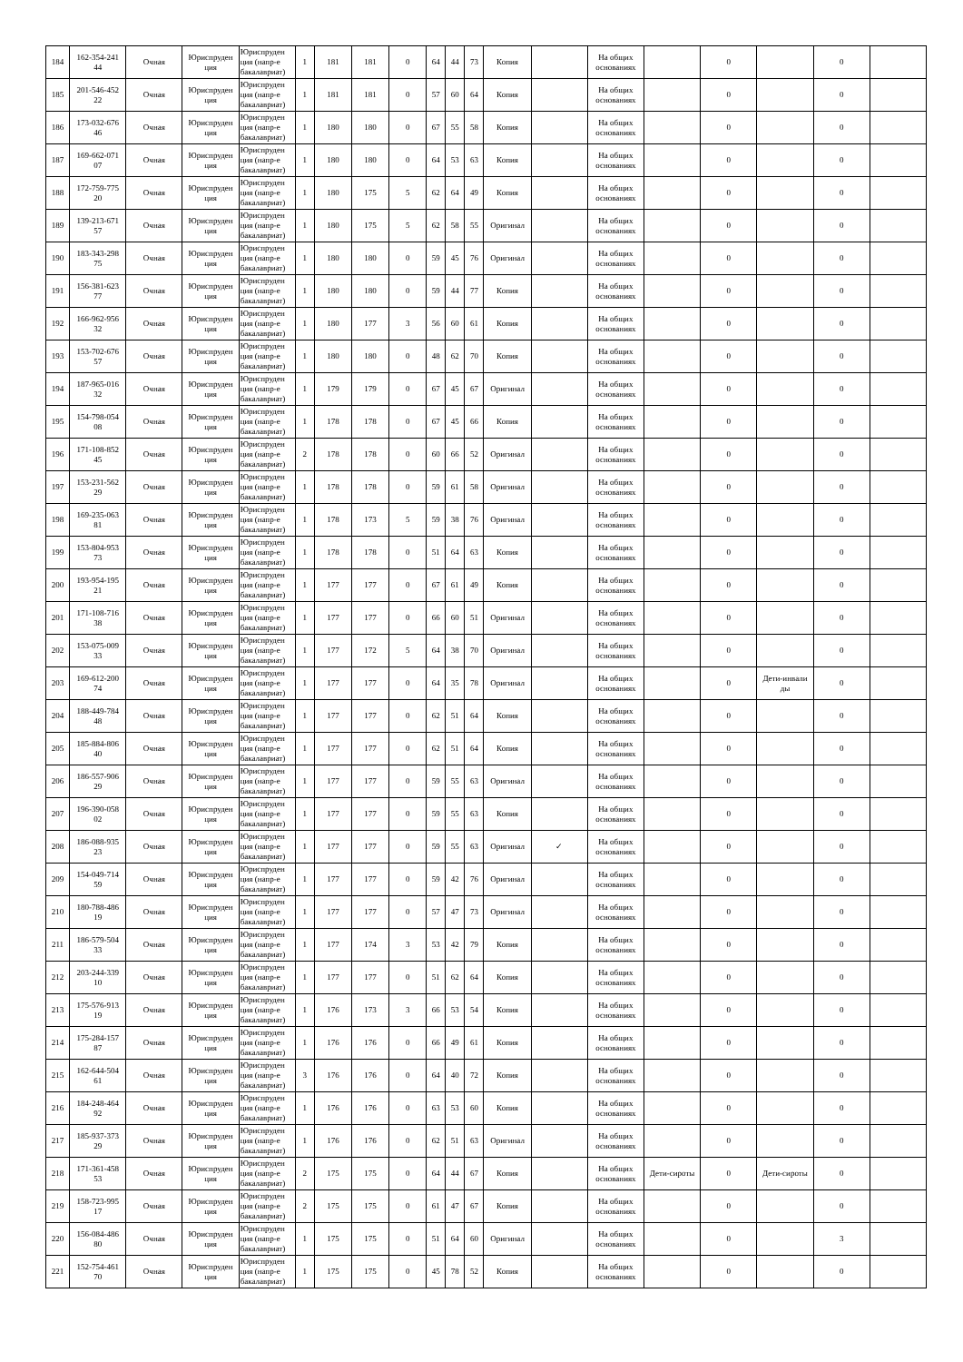| 184 | 162-354-241 44 | Очная | Юриспруден ция | Юриспруден ция (напр-е бакалавриат) | 1 | 181 | 181 | 0 | 64 | 44 | 73 | Копия | | На общих основаниях | | 0 | | 0 | |
| 185 | 201-546-452 22 | Очная | Юриспруден ция | Юриспруден ция (напр-е бакалавриат) | 1 | 181 | 181 | 0 | 57 | 60 | 64 | Копия | | На общих основаниях | | 0 | | 0 | |
| 186 | 173-032-676 46 | Очная | Юриспруден ция | Юриспруден ция (напр-е бакалавриат) | 1 | 180 | 180 | 0 | 67 | 55 | 58 | Копия | | На общих основаниях | | 0 | | 0 | |
| 187 | 169-662-071 07 | Очная | Юриспруден ция | Юриспруден ция (напр-е бакалавриат) | 1 | 180 | 180 | 0 | 64 | 53 | 63 | Копия | | На общих основаниях | | 0 | | 0 | |
| 188 | 172-759-775 20 | Очная | Юриспруден ция | Юриспруден ция (напр-е бакалавриат) | 1 | 180 | 175 | 5 | 62 | 64 | 49 | Копия | | На общих основаниях | | 0 | | 0 | |
| 189 | 139-213-671 57 | Очная | Юриспруден ция | Юриспруден ция (напр-е бакалавриат) | 1 | 180 | 175 | 5 | 62 | 58 | 55 | Оригинал | | На общих основаниях | | 0 | | 0 | |
| 190 | 183-343-298 75 | Очная | Юриспруден ция | Юриспруден ция (напр-е бакалавриат) | 1 | 180 | 180 | 0 | 59 | 45 | 76 | Оригинал | | На общих основаниях | | 0 | | 0 | |
| 191 | 156-381-623 77 | Очная | Юриспруден ция | Юриспруден ция (напр-е бакалавриат) | 1 | 180 | 180 | 0 | 59 | 44 | 77 | Копия | | На общих основаниях | | 0 | | 0 | |
| 192 | 166-962-956 32 | Очная | Юриспруден ция | Юриспруден ция (напр-е бакалавриат) | 1 | 180 | 177 | 3 | 56 | 60 | 61 | Копия | | На общих основаниях | | 0 | | 0 | |
| 193 | 153-702-676 57 | Очная | Юриспруден ция | Юриспруден ция (напр-е бакалавриат) | 1 | 180 | 180 | 0 | 48 | 62 | 70 | Копия | | На общих основаниях | | 0 | | 0 | |
| 194 | 187-965-016 32 | Очная | Юриспруден ция | Юриспруден ция (напр-е бакалавриат) | 1 | 179 | 179 | 0 | 67 | 45 | 67 | Оригинал | | На общих основаниях | | 0 | | 0 | |
| 195 | 154-798-054 08 | Очная | Юриспруден ция | Юриспруден ция (напр-е бакалавриат) | 1 | 178 | 178 | 0 | 67 | 45 | 66 | Копия | | На общих основаниях | | 0 | | 0 | |
| 196 | 171-108-852 45 | Очная | Юриспруден ция | Юриспруден ция (напр-е бакалавриат) | 2 | 178 | 178 | 0 | 60 | 66 | 52 | Оригинал | | На общих основаниях | | 0 | | 0 | |
| 197 | 153-231-562 29 | Очная | Юриспруден ция | Юриспруден ция (напр-е бакалавриат) | 1 | 178 | 178 | 0 | 59 | 61 | 58 | Оригинал | | На общих основаниях | | 0 | | 0 | |
| 198 | 169-235-063 81 | Очная | Юриспруден ция | Юриспруден ция (напр-е бакалавриат) | 1 | 178 | 173 | 5 | 59 | 38 | 76 | Оригинал | | На общих основаниях | | 0 | | 0 | |
| 199 | 153-804-953 73 | Очная | Юриспруден ция | Юриспруден ция (напр-е бакалавриат) | 1 | 178 | 178 | 0 | 51 | 64 | 63 | Копия | | На общих основаниях | | 0 | | 0 | |
| 200 | 193-954-195 21 | Очная | Юриспруден ция | Юриспруден ция (напр-е бакалавриат) | 1 | 177 | 177 | 0 | 67 | 61 | 49 | Копия | | На общих основаниях | | 0 | | 0 | |
| 201 | 171-108-716 38 | Очная | Юриспруден ция | Юриспруден ция (напр-е бакалавриат) | 1 | 177 | 177 | 0 | 66 | 60 | 51 | Оригинал | | На общих основаниях | | 0 | | 0 | |
| 202 | 153-075-009 33 | Очная | Юриспруден ция | Юриспруден ция (напр-е бакалавриат) | 1 | 177 | 172 | 5 | 64 | 38 | 70 | Оригинал | | На общих основаниях | | 0 | | 0 | |
| 203 | 169-612-200 74 | Очная | Юриспруден ция | Юриспруден ция (напр-е бакалавриат) | 1 | 177 | 177 | 0 | 64 | 35 | 78 | Оригинал | | На общих основаниях | | 0 | Дети-инвали ды | 0 | |
| 204 | 188-449-784 48 | Очная | Юриспруден ция | Юриспруден ция (напр-е бакалавриат) | 1 | 177 | 177 | 0 | 62 | 51 | 64 | Копия | | На общих основаниях | | 0 | | 0 | |
| 205 | 185-884-806 40 | Очная | Юриспруден ция | Юриспруден ция (напр-е бакалавриат) | 1 | 177 | 177 | 0 | 62 | 51 | 64 | Копия | | На общих основаниях | | 0 | | 0 | |
| 206 | 186-557-906 29 | Очная | Юриспруден ция | Юриспруден ция (напр-е бакалавриат) | 1 | 177 | 177 | 0 | 59 | 55 | 63 | Оригинал | | На общих основаниях | | 0 | | 0 | |
| 207 | 196-390-058 02 | Очная | Юриспруден ция | Юриспруден ция (напр-е бакалавриат) | 1 | 177 | 177 | 0 | 59 | 55 | 63 | Копия | | На общих основаниях | | 0 | | 0 | |
| 208 | 186-088-935 23 | Очная | Юриспруден ция | Юриспруден ция (напр-е бакалавриат) | 1 | 177 | 177 | 0 | 59 | 55 | 63 | Оригинал | ✓ | На общих основаниях | | 0 | | 0 | |
| 209 | 154-049-714 59 | Очная | Юриспруден ция | Юриспруден ция (напр-е бакалавриат) | 1 | 177 | 177 | 0 | 59 | 42 | 76 | Оригинал | | На общих основаниях | | 0 | | 0 | |
| 210 | 180-788-486 19 | Очная | Юриспруден ция | Юриспруден ция (напр-е бакалавриат) | 1 | 177 | 177 | 0 | 57 | 47 | 73 | Оригинал | | На общих основаниях | | 0 | | 0 | |
| 211 | 186-579-504 33 | Очная | Юриспруден ция | Юриспруден ция (напр-е бакалавриат) | 1 | 177 | 174 | 3 | 53 | 42 | 79 | Копия | | На общих основаниях | | 0 | | 0 | |
| 212 | 203-244-339 10 | Очная | Юриспруден ция | Юриспруден ция (напр-е бакалавриат) | 1 | 177 | 177 | 0 | 51 | 62 | 64 | Копия | | На общих основаниях | | 0 | | 0 | |
| 213 | 175-576-913 19 | Очная | Юриспруден ция | Юриспруден ция (напр-е бакалавриат) | 1 | 176 | 173 | 3 | 66 | 53 | 54 | Копия | | На общих основаниях | | 0 | | 0 | |
| 214 | 175-284-157 87 | Очная | Юриспруден ция | Юриспруден ция (напр-е бакалавриат) | 1 | 176 | 176 | 0 | 66 | 49 | 61 | Копия | | На общих основаниях | | 0 | | 0 | |
| 215 | 162-644-504 61 | Очная | Юриспруден ция | Юриспруден ция (напр-е бакалавриат) | 3 | 176 | 176 | 0 | 64 | 40 | 72 | Копия | | На общих основаниях | | 0 | | 0 | |
| 216 | 184-248-464 92 | Очная | Юриспруден ция | Юриспруден ция (напр-е бакалавриат) | 1 | 176 | 176 | 0 | 63 | 53 | 60 | Копия | | На общих основаниях | | 0 | | 0 | |
| 217 | 185-937-373 29 | Очная | Юриспруден ция | Юриспруден ция (напр-е бакалавриат) | 1 | 176 | 176 | 0 | 62 | 51 | 63 | Оригинал | | На общих основаниях | | 0 | | 0 | |
| 218 | 171-361-458 53 | Очная | Юриспруден ция | Юриспруден ция (напр-е бакалавриат) | 2 | 175 | 175 | 0 | 64 | 44 | 67 | Копия | | На общих основаниях | Дети-сироты | 0 | Дети-сироты | 0 | |
| 219 | 158-723-995 17 | Очная | Юриспруден ция | Юриспруден ция (напр-е бакалавриат) | 2 | 175 | 175 | 0 | 61 | 47 | 67 | Копия | | На общих основаниях | | 0 | | 0 | |
| 220 | 156-084-486 80 | Очная | Юриспруден ция | Юриспруден ция (напр-е бакалавриат) | 1 | 175 | 175 | 0 | 51 | 64 | 60 | Оригинал | | На общих основаниях | | 0 | | 3 | |
| 221 | 152-754-461 70 | Очная | Юриспруден ция | Юриспруден ция (напр-е бакалавриат) | 1 | 175 | 175 | 0 | 45 | 78 | 52 | Копия | | На общих основаниях | | 0 | | 0 | |